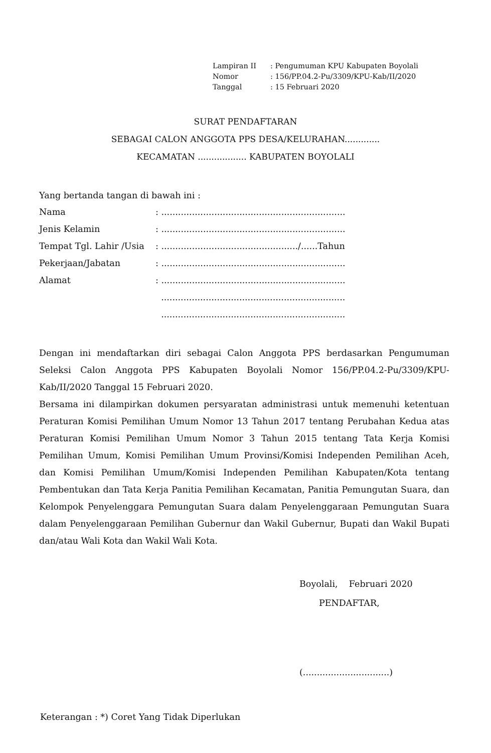| Lampiran II | : Pengumuman KPU Kabupaten Boyolali |
| Nomor | : 156/PP.04.2-Pu/3309/KPU-Kab/II/2020 |
| Tanggal | : 15 Februari 2020 |
SURAT PENDAFTARAN
SEBAGAI CALON ANGGOTA PPS DESA/KELURAHAN.............
KECAMATAN .................. KABUPATEN BOYOLALI
Yang bertanda tangan di bawah ini :
| Nama | : .................................................................. |
| Jenis Kelamin | : .................................................................. |
| Tempat Tgl. Lahir /Usia | : ................................................./......Tahun |
| Pekerjaan/Jabatan | : .................................................................. |
| Alamat | : .................................................................. |
| | .................................................................. |
| | .................................................................. |
Dengan ini mendaftarkan diri sebagai Calon Anggota PPS berdasarkan Pengumuman Seleksi Calon Anggota PPS Kabupaten Boyolali Nomor 156/PP.04.2-Pu/3309/KPU-Kab/II/2020 Tanggal 15 Februari 2020.
Bersama ini dilampirkan dokumen persyaratan administrasi untuk memenuhi ketentuan Peraturan Komisi Pemilihan Umum Nomor 13 Tahun 2017 tentang Perubahan Kedua atas Peraturan Komisi Pemilihan Umum Nomor 3 Tahun 2015 tentang Tata Kerja Komisi Pemilihan Umum, Komisi Pemilihan Umum Provinsi/Komisi Independen Pemilihan Aceh, dan Komisi Pemilihan Umum/Komisi Independen Pemilihan Kabupaten/Kota tentang Pembentukan dan Tata Kerja Panitia Pemilihan Kecamatan, Panitia Pemungutan Suara, dan Kelompok Penyelenggara Pemungutan Suara dalam Penyelenggaraan Pemungutan Suara dalam Penyelenggaraan Pemilihan Gubernur dan Wakil Gubernur, Bupati dan Wakil Bupati dan/atau Wali Kota dan Wakil Wali Kota.
Boyolali, Februari 2020
PENDAFTAR,
(...............................)
Keterangan : *) Coret Yang Tidak Diperlukan